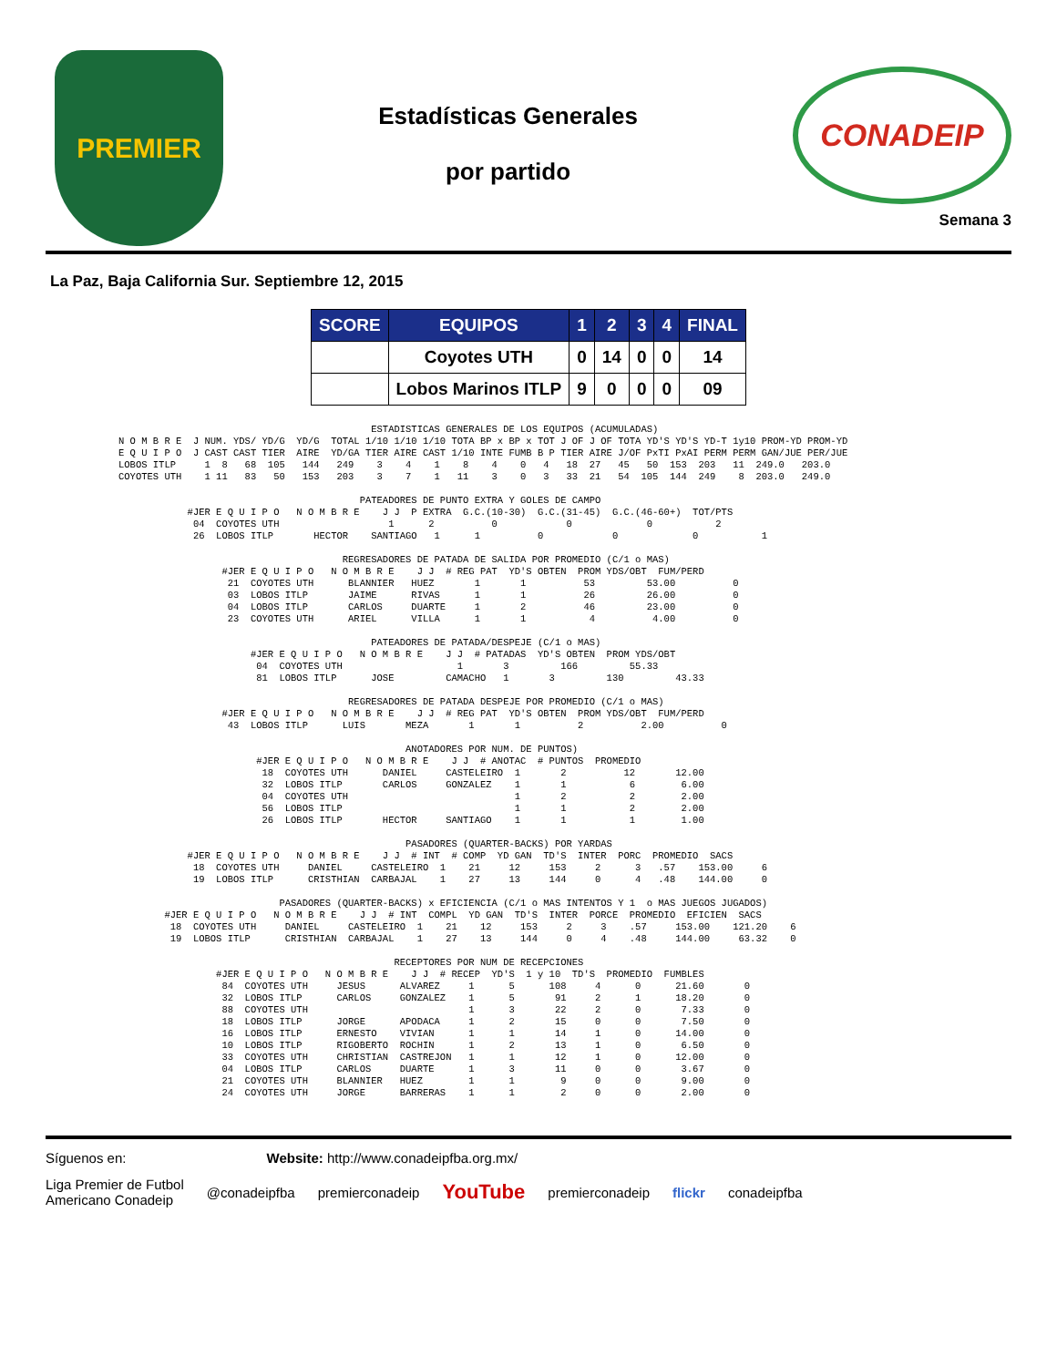PREMIER
Estadísticas Generales
por partido
CONADEIP
Semana 3
La Paz, Baja California Sur. Septiembre 12, 2015
| SCORE | EQUIPOS | 1 | 2 | 3 | 4 | FINAL |
| --- | --- | --- | --- | --- | --- | --- |
| | Coyotes UTH | 0 | 14 | 0 | 0 | 14 |
| | Lobos Marinos ITLP | 9 | 0 | 0 | 0 | 09 |
                                            ESTADISTICAS GENERALES DE LOS EQUIPOS (ACUMULADAS)
N O M B R E  J NUM. YDS/ YD/G  YD/G  TOTAL 1/10 1/10 1/10 TOTA BP x BP x TOT J OF J OF TOTA YD'S YD'S YD-T 1y10 PROM-YD PROM-YD
E Q U I P O  J CAST CAST TIER  AIRE  YD/GA TIER AIRE CAST 1/10 INTE FUMB B P TIER AIRE J/OF PxTI PxAI PERM PERM GAN/JUE PER/JUE
LOBOS ITLP     1  8   68  105   144   249    3    4    1    8    4    0   4   18  27   45   50  153  203   11  249.0   203.0
COYOTES UTH    1 11   83   50   153   203    3    7    1   11    3    0   3   33  21   54  105  144  249    8  203.0   249.0

                                          PATEADORES DE PUNTO EXTRA Y GOLES DE CAMPO
            #JER E Q U I P O   N O M B R E    J J  P EXTRA  G.C.(10-30)  G.C.(31-45)  G.C.(46-60+)  TOT/PTS
             04  COYOTES UTH                   1      2          0            0             0           2
             26  LOBOS ITLP       HECTOR    SANTIAGO   1      1          0            0             0           1

                                       REGRESADORES DE PATADA DE SALIDA POR PROMEDIO (C/1 o MAS)
                  #JER E Q U I P O   N O M B R E    J J  # REG PAT  YD'S OBTEN  PROM YDS/OBT  FUM/PERD
                   21  COYOTES UTH      BLANNIER   HUEZ       1       1          53         53.00          0
                   03  LOBOS ITLP       JAIME      RIVAS      1       1          26         26.00          0
                   04  LOBOS ITLP       CARLOS     DUARTE     1       2          46         23.00          0
                   23  COYOTES UTH      ARIEL      VILLA      1       1           4          4.00          0

                                            PATEADORES DE PATADA/DESPEJE (C/1 o MAS)
                       #JER E Q U I P O   N O M B R E    J J  # PATADAS  YD'S OBTEN  PROM YDS/OBT
                        04  COYOTES UTH                    1       3         166         55.33
                        81  LOBOS ITLP      JOSE         CAMACHO   1       3         130         43.33

                                        REGRESADORES DE PATADA DESPEJE POR PROMEDIO (C/1 o MAS)
                  #JER E Q U I P O   N O M B R E    J J  # REG PAT  YD'S OBTEN  PROM YDS/OBT  FUM/PERD
                   43  LOBOS ITLP      LUIS       MEZA       1       1          2          2.00          0

                                                  ANOTADORES POR NUM. DE PUNTOS)
                        #JER E Q U I P O   N O M B R E    J J  # ANOTAC  # PUNTOS  PROMEDIO
                         18  COYOTES UTH      DANIEL     CASTELEIRO  1       2          12       12.00
                         32  LOBOS ITLP       CARLOS     GONZALEZ    1       1           6        6.00
                         04  COYOTES UTH                             1       2           2        2.00
                         56  LOBOS ITLP                              1       1           2        2.00
                         26  LOBOS ITLP       HECTOR     SANTIAGO    1       1           1        1.00

                                                  PASADORES (QUARTER-BACKS) POR YARDAS
            #JER E Q U I P O   N O M B R E    J J  # INT  # COMP  YD GAN  TD'S  INTER  PORC  PROMEDIO  SACS
             18  COYOTES UTH     DANIEL     CASTELEIRO  1    21     12     153     2      3   .57    153.00     6
             19  LOBOS ITLP      CRISTHIAN  CARBAJAL    1    27     13     144     0      4   .48    144.00     0

                            PASADORES (QUARTER-BACKS) x EFICIENCIA (C/1 o MAS INTENTOS Y 1  o MAS JUEGOS JUGADOS)
        #JER E Q U I P O   N O M B R E    J J  # INT  COMPL  YD GAN  TD'S  INTER  PORCE  PROMEDIO  EFICIEN  SACS
         18  COYOTES UTH     DANIEL     CASTELEIRO  1    21    12     153     2     3    .57     153.00    121.20    6
         19  LOBOS ITLP      CRISTHIAN  CARBAJAL    1    27    13     144     0     4    .48     144.00     63.32    0

                                                RECEPTORES POR NUM DE RECEPCIONES
                 #JER E Q U I P O   N O M B R E    J J  # RECEP  YD'S  1 y 10  TD'S  PROMEDIO  FUMBLES
                  84  COYOTES UTH     JESUS      ALVAREZ     1      5      108     4      0      21.60       0
                  32  LOBOS ITLP      CARLOS     GONZALEZ    1      5       91     2      1      18.20       0
                  88  COYOTES UTH                            1      3       22     2      0       7.33       0
                  18  LOBOS ITLP      JORGE      APODACA     1      2       15     0      0       7.50       0
                  16  LOBOS ITLP      ERNESTO    VIVIAN      1      1       14     1      0      14.00       0
                  10  LOBOS ITLP      RIGOBERTO  ROCHIN      1      2       13     1      0       6.50       0
                  33  COYOTES UTH     CHRISTIAN  CASTREJON   1      1       12     1      0      12.00       0
                  04  LOBOS ITLP      CARLOS     DUARTE      1      3       11     0      0       3.67       0
                  21  COYOTES UTH     BLANNIER   HUEZ        1      1        9     0      0       9.00       0
                  24  COYOTES UTH     JORGE      BARRERAS    1      1        2     0      0       2.00       0
Síguenos en: Website: http://www.conadeipfba.org.mx/
Liga Premier de Futbol
Americano Conadeip @conadeipfba premierconadeip YouTube premierconadeip flickr conadeipfba